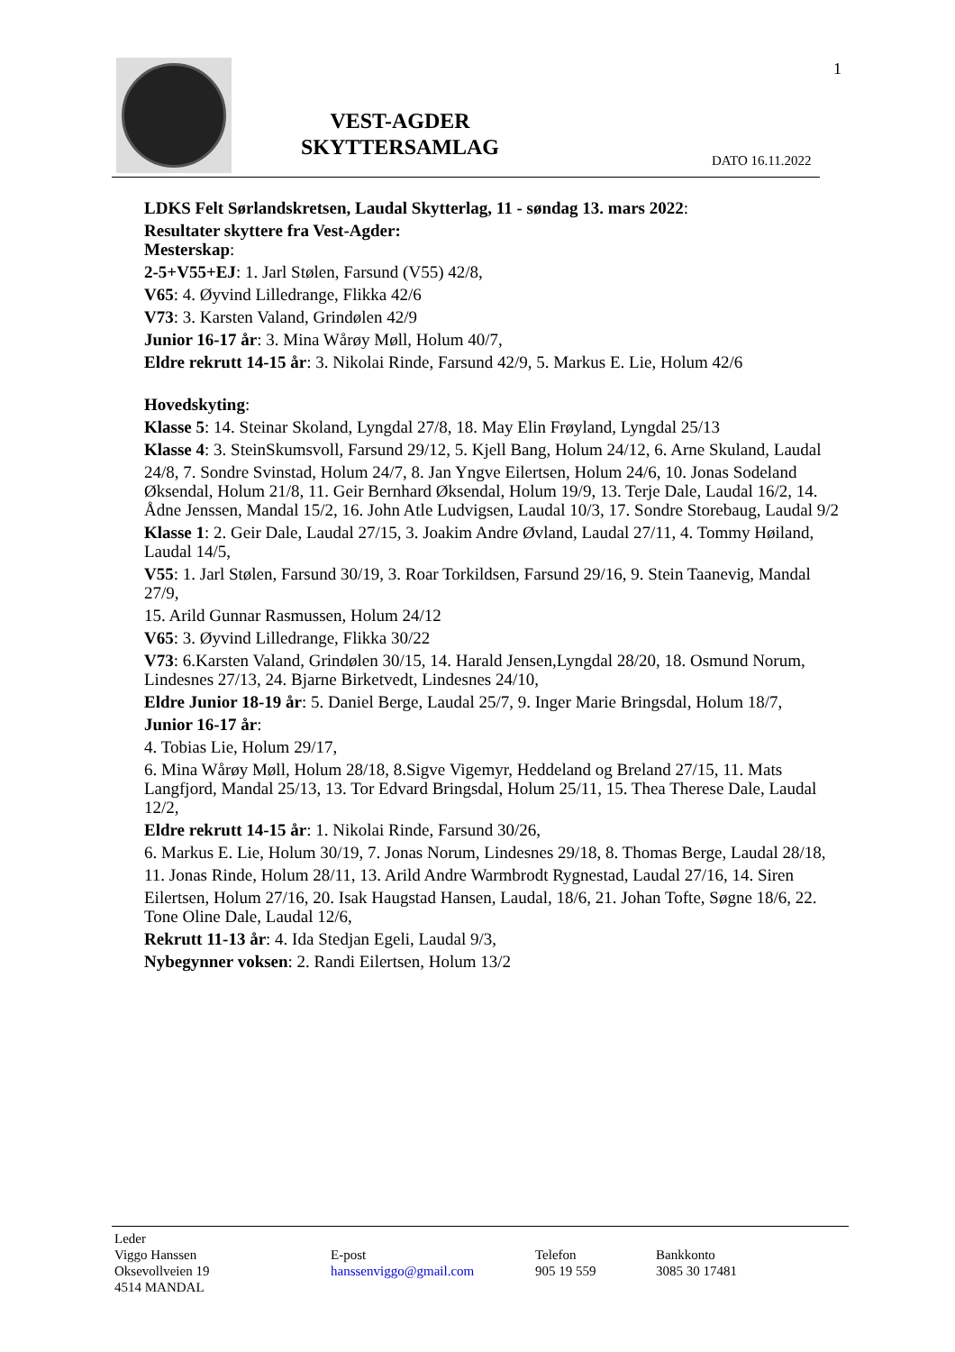VEST-AGDER
SKYTTERSAMLAG
1
DATO 16.11.2022
LDKS Felt Sørlandskretsen, Laudal Skytterlag, 11 - søndag 13. mars 2022:
Resultater skyttere fra Vest-Agder:
Mesterskap:
2-5+V55+EJ: 1. Jarl Stølen, Farsund (V55) 42/8,
V65: 4. Øyvind Lilledrange, Flikka 42/6
V73: 3. Karsten Valand, Grindølen 42/9
Junior 16-17 år: 3. Mina Wårøy Møll, Holum 40/7,
Eldre rekrutt 14-15 år: 3. Nikolai Rinde, Farsund 42/9, 5. Markus E. Lie, Holum 42/6
Hovedskyting:
Klasse 5: 14. Steinar Skoland, Lyngdal 27/8, 18. May Elin Frøyland, Lyngdal 25/13
Klasse 4: 3. SteinSkumsvoll, Farsund 29/12, 5. Kjell Bang, Holum 24/12, 6. Arne Skuland, Laudal
24/8, 7. Sondre Svinstad, Holum 24/7, 8. Jan Yngve Eilertsen, Holum 24/6, 10. Jonas Sodeland Øksendal, Holum 21/8, 11. Geir Bernhard Øksendal, Holum 19/9, 13. Terje Dale, Laudal 16/2, 14. Ådne Jenssen, Mandal 15/2, 16. John Atle Ludvigsen, Laudal 10/3, 17. Sondre Storebaug, Laudal 9/2
Klasse 1: 2. Geir Dale, Laudal 27/15, 3. Joakim Andre Øvland, Laudal 27/11, 4. Tommy Høiland, Laudal 14/5,
V55: 1. Jarl Stølen, Farsund 30/19, 3. Roar Torkildsen, Farsund 29/16, 9. Stein Taanevig, Mandal 27/9,
15. Arild Gunnar Rasmussen, Holum 24/12
V65: 3. Øyvind Lilledrange, Flikka 30/22
V73: 6.Karsten Valand, Grindølen 30/15, 14. Harald Jensen,Lyngdal 28/20, 18. Osmund Norum, Lindesnes 27/13, 24. Bjarne Birketvedt, Lindesnes 24/10,
Eldre Junior 18-19 år: 5. Daniel Berge, Laudal 25/7, 9. Inger Marie Bringsdal, Holum 18/7,
Junior 16-17 år:
4. Tobias Lie, Holum 29/17,
6. Mina Wårøy Møll, Holum 28/18, 8.Sigve Vigemyr, Heddeland og Breland 27/15, 11. Mats Langfjord, Mandal 25/13, 13. Tor Edvard Bringsdal, Holum 25/11, 15. Thea Therese Dale, Laudal 12/2,
Eldre rekrutt 14-15 år: 1. Nikolai Rinde, Farsund 30/26,
6. Markus E. Lie, Holum 30/19, 7. Jonas Norum, Lindesnes 29/18, 8. Thomas Berge, Laudal 28/18,
11. Jonas Rinde, Holum 28/11, 13. Arild Andre Warmbrodt Rygnestad, Laudal 27/16, 14. Siren
Eilertsen, Holum 27/16, 20. Isak Haugstad Hansen, Laudal, 18/6, 21. Johan Tofte, Søgne 18/6, 22. Tone Oline Dale, Laudal 12/6,
Rekrutt 11-13 år: 4. Ida Stedjan Egeli, Laudal 9/3,
Nybegynner voksen: 2. Randi Eilertsen, Holum 13/2
Leder
Viggo Hanssen
Oksevollveien 19
4514 MANDAL
E-post
hanssenviggo@gmail.com
Telefon
905 19 559
Bankkonto
3085 30 17481